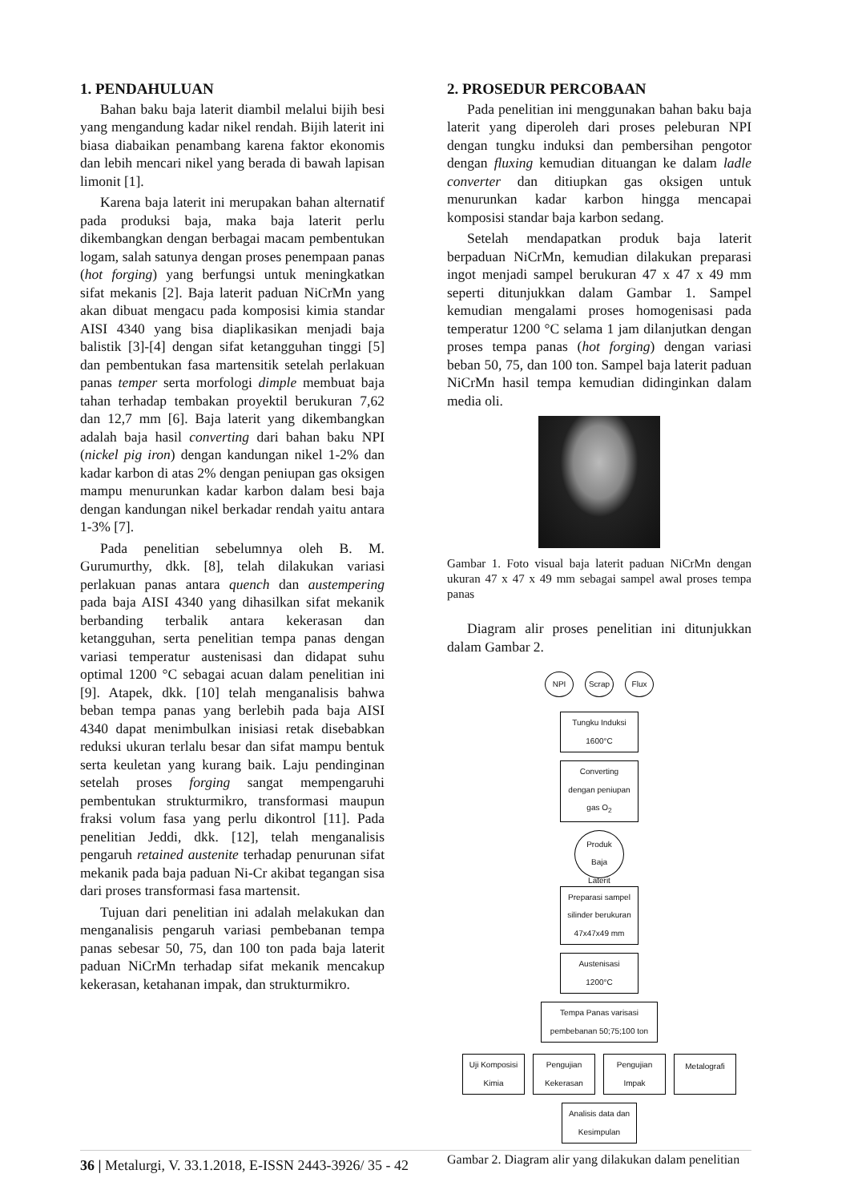1. PENDAHULUAN
Bahan baku baja laterit diambil melalui bijih besi yang mengandung kadar nikel rendah. Bijih laterit ini biasa diabaikan penambang karena faktor ekonomis dan lebih mencari nikel yang berada di bawah lapisan limonit [1].
Karena baja laterit ini merupakan bahan alternatif pada produksi baja, maka baja laterit perlu dikembangkan dengan berbagai macam pembentukan logam, salah satunya dengan proses penempaan panas (hot forging) yang berfungsi untuk meningkatkan sifat mekanis [2]. Baja laterit paduan NiCrMn yang akan dibuat mengacu pada komposisi kimia standar AISI 4340 yang bisa diaplikasikan menjadi baja balistik [3]-[4] dengan sifat ketangguhan tinggi [5] dan pembentukan fasa martensitik setelah perlakuan panas temper serta morfologi dimple membuat baja tahan terhadap tembakan proyektil berukuran 7,62 dan 12,7 mm [6]. Baja laterit yang dikembangkan adalah baja hasil converting dari bahan baku NPI (nickel pig iron) dengan kandungan nikel 1-2% dan kadar karbon di atas 2% dengan peniupan gas oksigen mampu menurunkan kadar karbon dalam besi baja dengan kandungan nikel berkadar rendah yaitu antara 1-3% [7].
Pada penelitian sebelumnya oleh B. M. Gurumurthy, dkk. [8], telah dilakukan variasi perlakuan panas antara quench dan austempering pada baja AISI 4340 yang dihasilkan sifat mekanik berbanding terbalik antara kekerasan dan ketangguhan, serta penelitian tempa panas dengan variasi temperatur austenisasi dan didapat suhu optimal 1200 °C sebagai acuan dalam penelitian ini [9]. Atapek, dkk. [10] telah menganalisis bahwa beban tempa panas yang berlebih pada baja AISI 4340 dapat menimbulkan inisiasi retak disebabkan reduksi ukuran terlalu besar dan sifat mampu bentuk serta keuletan yang kurang baik. Laju pendinginan setelah proses forging sangat mempengaruhi pembentukan strukturmikro, transformasi maupun fraksi volum fasa yang perlu dikontrol [11]. Pada penelitian Jeddi, dkk. [12], telah menganalisis pengaruh retained austenite terhadap penurunan sifat mekanik pada baja paduan Ni-Cr akibat tegangan sisa dari proses transformasi fasa martensit.
Tujuan dari penelitian ini adalah melakukan dan menganalisis pengaruh variasi pembebanan tempa panas sebesar 50, 75, dan 100 ton pada baja laterit paduan NiCrMn terhadap sifat mekanik mencakup kekerasan, ketahanan impak, dan strukturmikro.
2. PROSEDUR PERCOBAAN
Pada penelitian ini menggunakan bahan baku baja laterit yang diperoleh dari proses peleburan NPI dengan tungku induksi dan pembersihan pengotor dengan fluxing kemudian dituangan ke dalam ladle converter dan ditiupkan gas oksigen untuk menurunkan kadar karbon hingga mencapai komposisi standar baja karbon sedang.
Setelah mendapatkan produk baja laterit berpaduan NiCrMn, kemudian dilakukan preparasi ingot menjadi sampel berukuran 47 x 47 x 49 mm seperti ditunjukkan dalam Gambar 1. Sampel kemudian mengalami proses homogenisasi pada temperatur 1200 °C selama 1 jam dilanjutkan dengan proses tempa panas (hot forging) dengan variasi beban 50, 75, dan 100 ton. Sampel baja laterit paduan NiCrMn hasil tempa kemudian didinginkan dalam media oli.
Gambar 1. Foto visual baja laterit paduan NiCrMn dengan ukuran 47 x 47 x 49 mm sebagai sampel awal proses tempa panas
Diagram alir proses penelitian ini ditunjukkan dalam Gambar 2.
NPI Scrap Flux
Tungku Induksi
1600°C
Converting
dengan peniupan
gas O<sub>2</sub>
Produk
Baja
Laterit
Preparasi sampel
silinder berukuran
47x47x49 mm
Austenisasi
1200°C
Tempa Panas varisasi
pembebanan 50;75;100 ton
Uji Komposisi
Kimia Pengujian
Kekerasan Pengujian
Impak Metalografi
Analisis data dan
Kesimpulan
Gambar 2. Diagram alir yang dilakukan dalam penelitian
36 | Metalurgi, V. 33.1.2018, E-ISSN 2443-3926/ 35 - 42